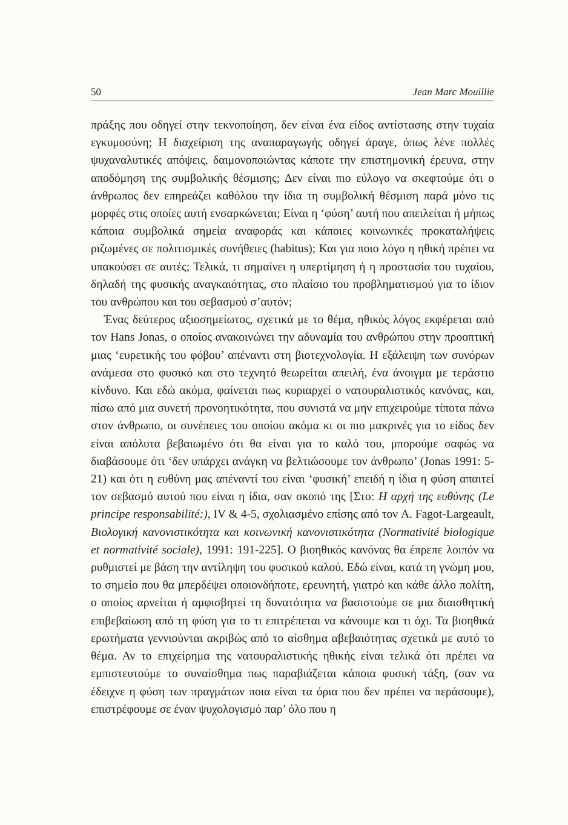50 Jean Marc Mouillie
πράξης που οδηγεί στην τεκνοποίηση, δεν είναι ένα είδος αντίστασης στην τυχαία εγκυμοσύνη; Η διαχείριση της αναπαραγωγής οδηγεί άραγε, όπως λένε πολλές ψυχαναλυτικές απόψεις, δαιμονοποιώντας κάποτε την επιστημονική έρευνα, στην αποδόμηση της συμβολικής θέσμισης; Δεν είναι πιο εύλογο να σκεφτούμε ότι ο άνθρωπος δεν επηρεάζει καθόλου την ίδια τη συμβολική θέσμιση παρά μόνο τις μορφές στις οποίες αυτή ενσαρκώνεται; Είναι η ‘φύση’ αυτή που απειλείται ή μήπως κάποια συμβολικά σημεία αναφοράς και κάποιες κοινωνικές προκαταλήψεις ριζωμένες σε πολιτισμικές συνήθειες (habitus); Και για ποιο λόγο η ηθική πρέπει να υπακούσει σε αυτές; Τελικά, τι σημαίνει η υπερτίμηση ή η προστασία του τυχαίου, δηλαδή της φυσικής αναγκαιότητας, στο πλαίσιο του προβληματισμού για το ίδιον του ανθρώπου και του σεβασμού σ’αυτόν;
Ένας δεύτερος αξιοσημείωτος, σχετικά με το θέμα, ηθικός λόγος εκφέρεται από τον Hans Jonas, ο οποίος ανακοινώνει την αδυναμία του ανθρώπου στην προοπτική μιας ‘ευρετικής του φόβου’ απέναντι στη βιοτεχνολογία. Η εξάλειψη των συνόρων ανάμεσα στο φυσικό και στο τεχνητό θεωρείται απειλή, ένα άνοιγμα με τεράστιο κίνδυνο. Και εδώ ακόμα, φαίνεται πως κυριαρχεί ο νατουραλιστικός κανόνας, και, πίσω από μια συνετή προνοητικότητα, που συνιστά να μην επιχειρούμε τίποτα πάνω στον άνθρωπο, οι συνέπειες του οποίου ακόμα κι οι πιο μακρινές για το είδος δεν είναι απόλυτα βεβαιωμένο ότι θα είναι για το καλό του, μπορούμε σαφώς να διαβάσουμε ότι ‘δεν υπάρχει ανάγκη να βελτιώσουμε τον άνθρωπο’ (Jonas 1991: 5-21) και ότι η ευθύνη μας απέναντί του είναι ‘φυσική’ επειδή η ίδια η φύση απαιτεί τον σεβασμό αυτού που είναι η ίδια, σαν σκοπό της [Στο: Η αρχή της ευθύνης (Le principe responsabilité:), IV & 4-5, σχολιασμένο επίσης από τον A. Fagot-Largeault, Βιολογική κανονιστικότητα και κοινωνική κανονιστικότητα (Normativité biologique et normativité sociale), 1991: 191-225]. Ο βιοηθικός κανόνας θα έπρεπε λοιπόν να ρυθμιστεί με βάση την αντίληψη του φυσικού καλού. Εδώ είναι, κατά τη γνώμη μου, το σημείο που θα μπερδέψει οποιονδήποτε, ερευνητή, γιατρό και κάθε άλλο πολίτη, ο οποίος αρνείται ή αμφισβητεί τη δυνατότητα να βασιστούμε σε μια διαισθητική επιβεβαίωση από τη φύση για το τι επιτρέπεται να κάνουμε και τι όχι. Τα βιοηθικά ερωτήματα γεννιούνται ακριβώς από το αίσθημα αβεβαιότητας σχετικά με αυτό το θέμα. Αν το επιχείρημα της νατουραλιστικής ηθικής είναι τελικά ότι πρέπει να εμπιστευτούμε το συναίσθημα πως παραβιάζεται κάποια φυσική τάξη, (σαν να έδειχνε η φύση των πραγμάτων ποια είναι τα όρια που δεν πρέπει να περάσουμε), επιστρέφουμε σε έναν ψυχολογισμό παρ’ όλο που η